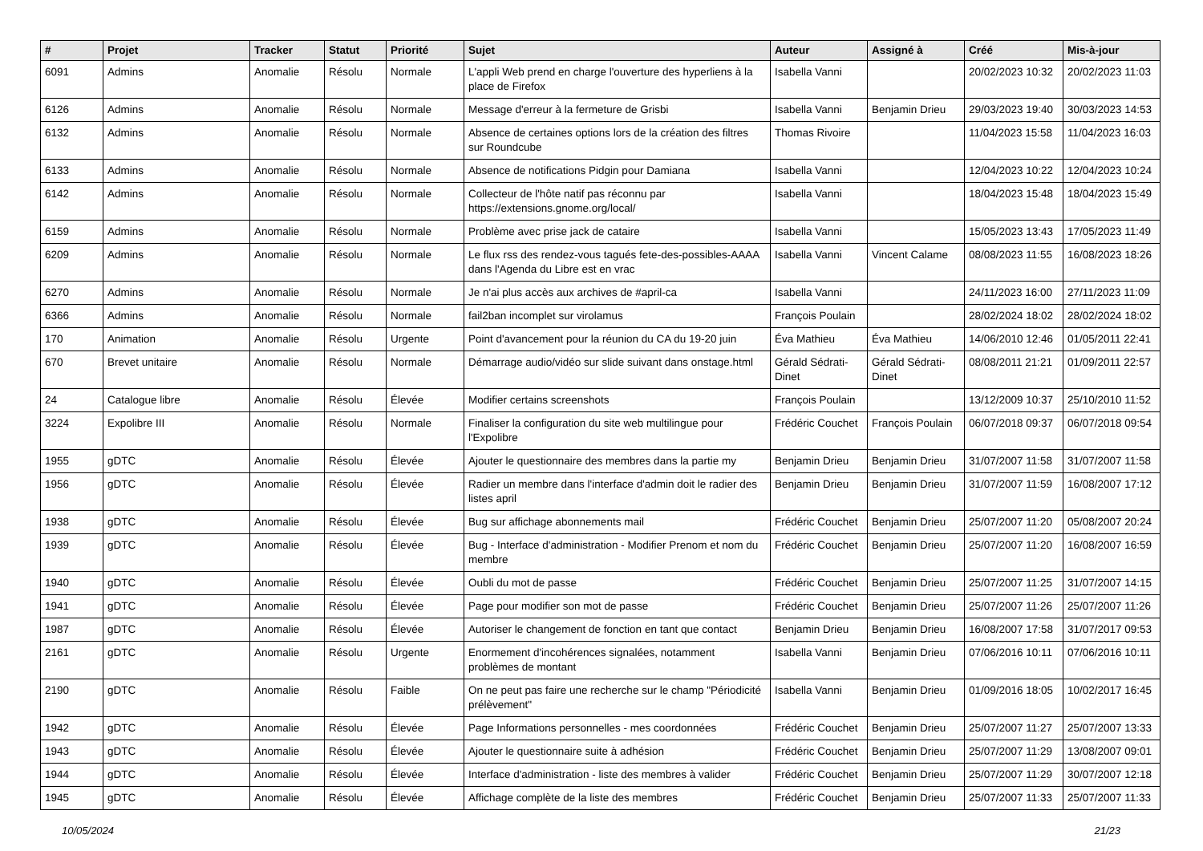| # | Projet | Tracker | Statut | Priorité | Sujet | Auteur | Assigné à | Créé | Mis-à-jour |
| --- | --- | --- | --- | --- | --- | --- | --- | --- | --- |
| 6091 | Admins | Anomalie | Résolu | Normale | L'appli Web prend en charge l'ouverture des hyperliens à la place de Firefox | Isabella Vanni | | 20/02/2023 10:32 | 20/02/2023 11:03 |
| 6126 | Admins | Anomalie | Résolu | Normale | Message d'erreur à la fermeture de Grisbi | Isabella Vanni | Benjamin Drieu | 29/03/2023 19:40 | 30/03/2023 14:53 |
| 6132 | Admins | Anomalie | Résolu | Normale | Absence de certaines options lors de la création des filtres sur Roundcube | Thomas Rivoire | | 11/04/2023 15:58 | 11/04/2023 16:03 |
| 6133 | Admins | Anomalie | Résolu | Normale | Absence de notifications Pidgin pour Damiana | Isabella Vanni | | 12/04/2023 10:22 | 12/04/2023 10:24 |
| 6142 | Admins | Anomalie | Résolu | Normale | Collecteur de l'hôte natif pas réconnu par https://extensions.gnome.org/local/ | Isabella Vanni | | 18/04/2023 15:48 | 18/04/2023 15:49 |
| 6159 | Admins | Anomalie | Résolu | Normale | Problème avec prise jack de cataire | Isabella Vanni | | 15/05/2023 13:43 | 17/05/2023 11:49 |
| 6209 | Admins | Anomalie | Résolu | Normale | Le flux rss des rendez-vous tagués fete-des-possibles-AAAA dans l'Agenda du Libre est en vrac | Isabella Vanni | Vincent Calame | 08/08/2023 11:55 | 16/08/2023 18:26 |
| 6270 | Admins | Anomalie | Résolu | Normale | Je n'ai plus accès aux archives de #april-ca | Isabella Vanni | | 24/11/2023 16:00 | 27/11/2023 11:09 |
| 6366 | Admins | Anomalie | Résolu | Normale | fail2ban incomplet sur virolamus | François Poulain | | 28/02/2024 18:02 | 28/02/2024 18:02 |
| 170 | Animation | Anomalie | Résolu | Urgente | Point d'avancement pour la réunion du CA du 19-20 juin | Éva Mathieu | Éva Mathieu | 14/06/2010 12:46 | 01/05/2011 22:41 |
| 670 | Brevet unitaire | Anomalie | Résolu | Normale | Démarrage audio/vidéo sur slide suivant dans onstage.html | Gérald Sédrati-Dinet | Gérald Sédrati-Dinet | 08/08/2011 21:21 | 01/09/2011 22:57 |
| 24 | Catalogue libre | Anomalie | Résolu | Élevée | Modifier certains screenshots | François Poulain | | 13/12/2009 10:37 | 25/10/2010 11:52 |
| 3224 | Expolibre III | Anomalie | Résolu | Normale | Finaliser la configuration du site web multilingue pour l'Expolibre | Frédéric Couchet | François Poulain | 06/07/2018 09:37 | 06/07/2018 09:54 |
| 1955 | gDTC | Anomalie | Résolu | Élevée | Ajouter le questionnaire des membres dans la partie my | Benjamin Drieu | Benjamin Drieu | 31/07/2007 11:58 | 31/07/2007 11:58 |
| 1956 | gDTC | Anomalie | Résolu | Élevée | Radier un membre dans l'interface d'admin doit le radier des listes april | Benjamin Drieu | Benjamin Drieu | 31/07/2007 11:59 | 16/08/2007 17:12 |
| 1938 | gDTC | Anomalie | Résolu | Élevée | Bug sur affichage abonnements mail | Frédéric Couchet | Benjamin Drieu | 25/07/2007 11:20 | 05/08/2007 20:24 |
| 1939 | gDTC | Anomalie | Résolu | Élevée | Bug - Interface d'administration - Modifier Prenom et nom du membre | Frédéric Couchet | Benjamin Drieu | 25/07/2007 11:20 | 16/08/2007 16:59 |
| 1940 | gDTC | Anomalie | Résolu | Élevée | Oubli du mot de passe | Frédéric Couchet | Benjamin Drieu | 25/07/2007 11:25 | 31/07/2007 14:15 |
| 1941 | gDTC | Anomalie | Résolu | Élevée | Page pour modifier son mot de passe | Frédéric Couchet | Benjamin Drieu | 25/07/2007 11:26 | 25/07/2007 11:26 |
| 1987 | gDTC | Anomalie | Résolu | Élevée | Autoriser le changement de fonction en tant que contact | Benjamin Drieu | Benjamin Drieu | 16/08/2007 17:58 | 31/07/2017 09:53 |
| 2161 | gDTC | Anomalie | Résolu | Urgente | Enormement d'incohérences signalées, notamment problèmes de montant | Isabella Vanni | Benjamin Drieu | 07/06/2016 10:11 | 07/06/2016 10:11 |
| 2190 | gDTC | Anomalie | Résolu | Faible | On ne peut pas faire une recherche sur le champ "Périodicité prélèvement" | Isabella Vanni | Benjamin Drieu | 01/09/2016 18:05 | 10/02/2017 16:45 |
| 1942 | gDTC | Anomalie | Résolu | Élevée | Page Informations personnelles - mes coordonnées | Frédéric Couchet | Benjamin Drieu | 25/07/2007 11:27 | 25/07/2007 13:33 |
| 1943 | gDTC | Anomalie | Résolu | Élevée | Ajouter le questionnaire suite à adhésion | Frédéric Couchet | Benjamin Drieu | 25/07/2007 11:29 | 13/08/2007 09:01 |
| 1944 | gDTC | Anomalie | Résolu | Élevée | Interface d'administration - liste des membres à valider | Frédéric Couchet | Benjamin Drieu | 25/07/2007 11:29 | 30/07/2007 12:18 |
| 1945 | gDTC | Anomalie | Résolu | Élevée | Affichage complète de la liste des membres | Frédéric Couchet | Benjamin Drieu | 25/07/2007 11:33 | 25/07/2007 11:33 |
10/05/2024 21/23